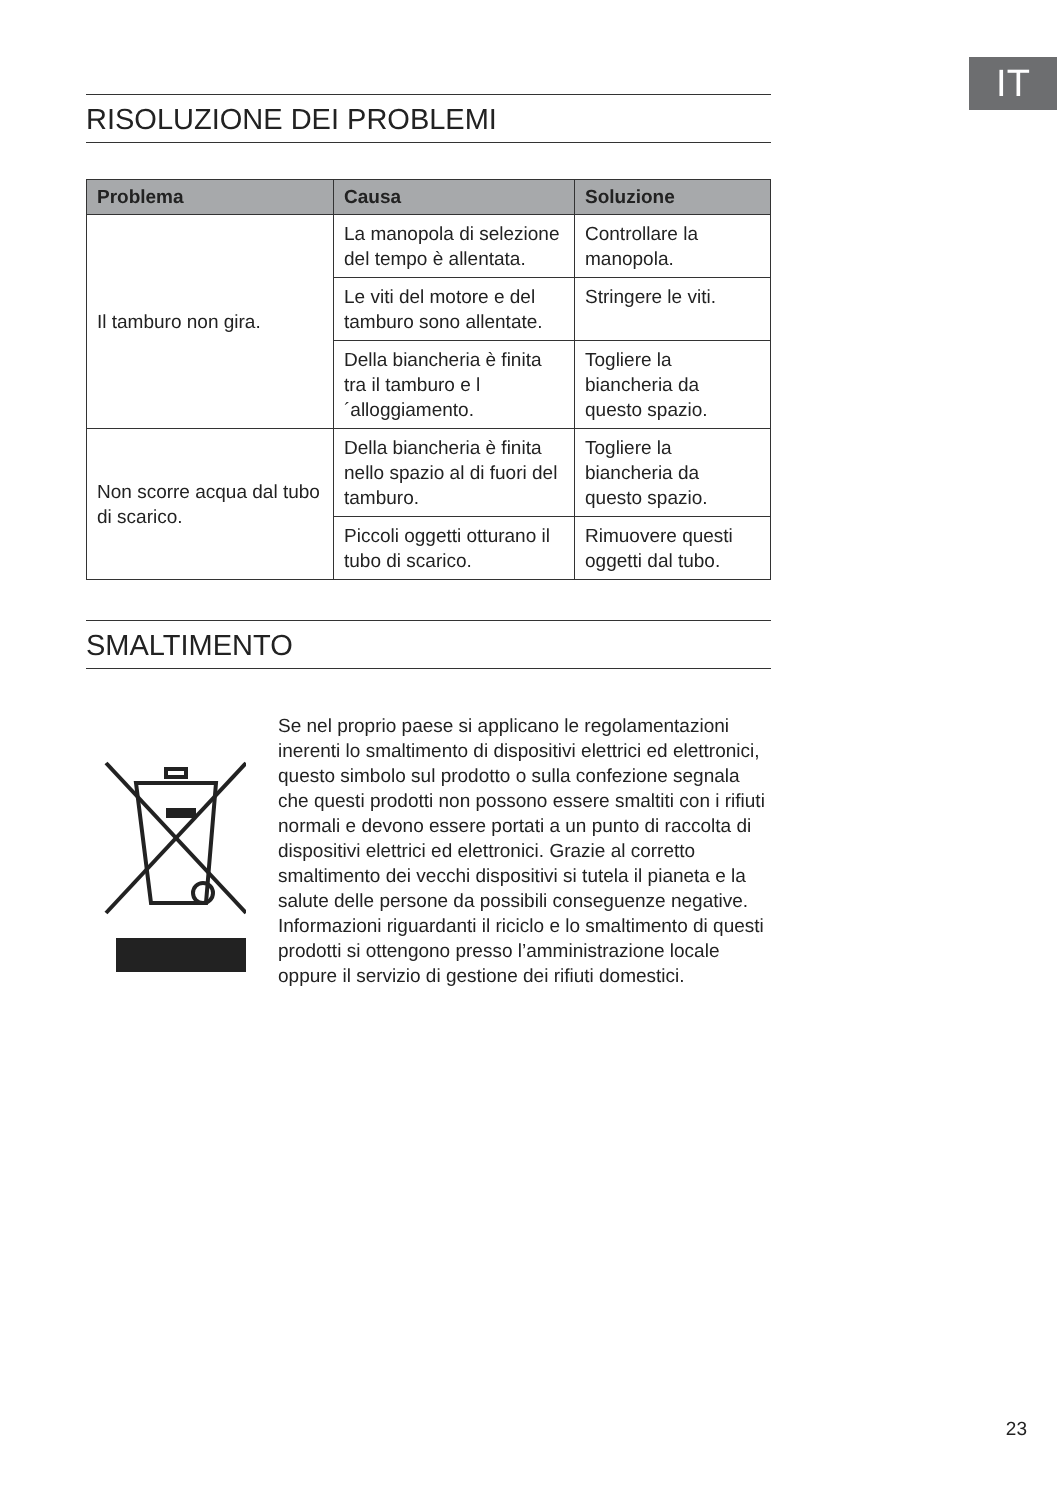IT
RISOLUZIONE DEI PROBLEMI
| Problema | Causa | Soluzione |
| --- | --- | --- |
| Il tamburo non gira. | La manopola di selezione del tempo è allentata. | Controllare la manopola. |
| | Le viti del motore e del tamburo sono allentate. | Stringere le viti. |
| | Della biancheria è finita tra il tamburo e l´alloggiamento. | Togliere la biancheria da questo spazio. |
| Non scorre acqua dal tubo di scarico. | Della biancheria è finita nello spazio al di fuori del tamburo. | Togliere la biancheria da questo spazio. |
| | Piccoli oggetti otturano il tubo di scarico. | Rimuovere questi oggetti dal tubo. |
SMALTIMENTO
Se nel proprio paese si applicano le regolamentazioni inerenti lo smaltimento di dispositivi elettrici ed elettronici, questo simbolo sul prodotto o sulla confezione segnala che questi prodotti non possono essere smaltiti con i rifiuti normali e devono essere portati a un punto di raccolta di dispositivi elettrici ed elettronici. Grazie al corretto smaltimento dei vecchi dispositivi si tutela il pianeta e la salute delle persone da possibili conseguenze negative. Informazioni riguardanti il riciclo e lo smaltimento di questi prodotti si ottengono presso l’amministrazione locale oppure il servizio di gestione dei rifiuti domestici.
23